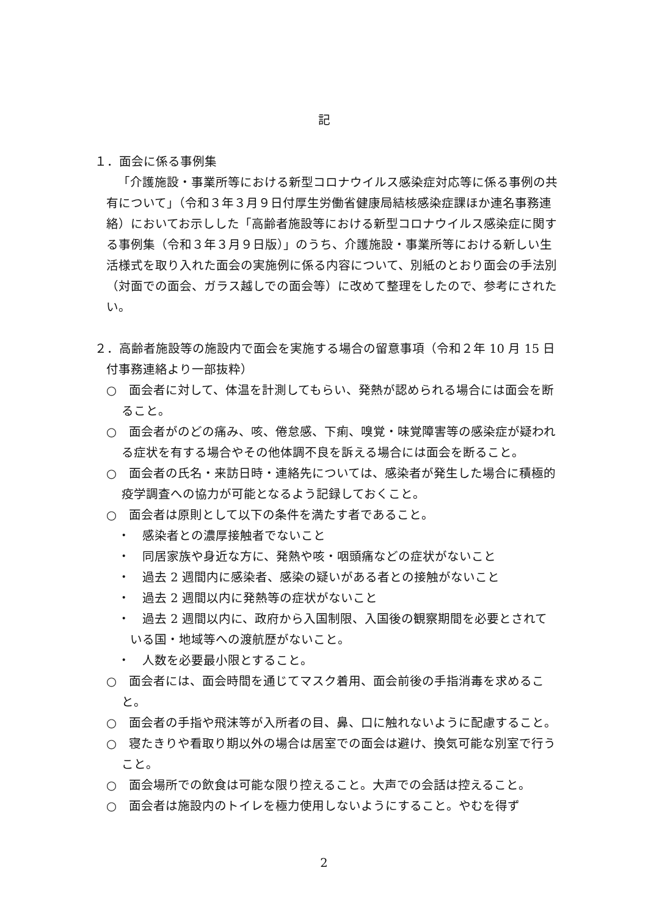記
１．面会に係る事例集
「介護施設・事業所等における新型コロナウイルス感染症対応等に係る事例の共有について」（令和３年３月９日付厚生労働省健康局結核感染症課ほか連名事務連絡）においてお示しした「高齢者施設等における新型コロナウイルス感染症に関する事例集（令和３年３月９日版）」のうち、介護施設・事業所等における新しい生活様式を取り入れた面会の実施例に係る内容について、別紙のとおり面会の手法別（対面での面会、ガラス越しでの面会等）に改めて整理をしたので、参考にされたい。
２．高齢者施設等の施設内で面会を実施する場合の留意事項（令和２年 10 月 15 日付事務連絡より一部抜粋）
○　面会者に対して、体温を計測してもらい、発熱が認められる場合には面会を断ること。
○　面会者がのどの痛み、咳、倦怠感、下痢、嗅覚・味覚障害等の感染症が疑われる症状を有する場合やその他体調不良を訴える場合には面会を断ること。
○　面会者の氏名・来訪日時・連絡先については、感染者が発生した場合に積極的疫学調査への協力が可能となるよう記録しておくこと。
○　面会者は原則として以下の条件を満たす者であること。
・　感染者との濃厚接触者でないこと
・　同居家族や身近な方に、発熱や咳・咽頭痛などの症状がないこと
・　過去 2 週間内に感染者、感染の疑いがある者との接触がないこと
・　過去 2 週間以内に発熱等の症状がないこと
・　過去 2 週間以内に、政府から入国制限、入国後の観察期間を必要とされている国・地域等への渡航歴がないこと。
・　人数を必要最小限とすること。
○　面会者には、面会時間を通じてマスク着用、面会前後の手指消毒を求めること。
○　面会者の手指や飛沫等が入所者の目、鼻、口に触れないように配慮すること。
○　寝たきりや看取り期以外の場合は居室での面会は避け、換気可能な別室で行うこと。
○　面会場所での飲食は可能な限り控えること。大声での会話は控えること。
○　面会者は施設内のトイレを極力使用しないようにすること。やむを得ず
2